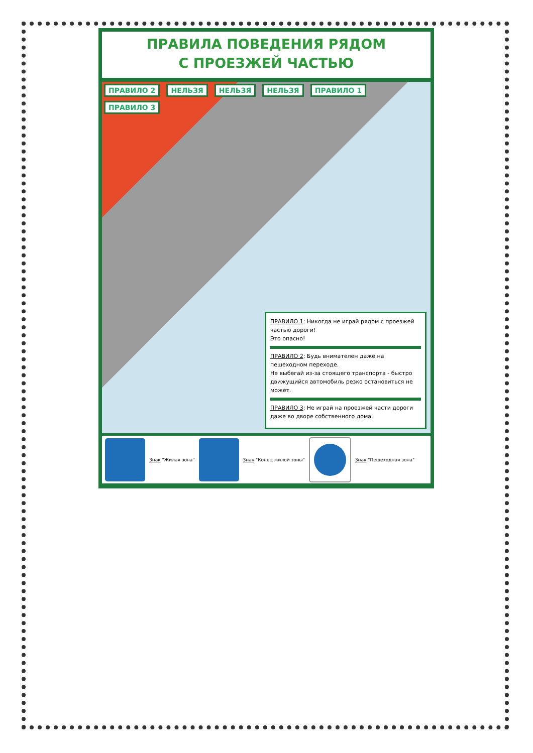ПРАВИЛА ПОВЕДЕНИЯ РЯДОМ
С ПРОЕЗЖЕЙ ЧАСТЬЮ
ПРАВИЛО 2 НЕЛЬЗЯ НЕЛЬЗЯ НЕЛЬЗЯ ПРАВИЛО 1 ПРАВИЛО 3
ПРАВИЛО 1: Никогда не играй рядом с проезжей частью дороги!
Это опасно!
ПРАВИЛО 2: Будь внимателен даже на пешеходном переходе.
Не выбегай из-за стоящего транспорта - быстро движущийся автомобиль резко остановиться не может.
ПРАВИЛО 3: Не играй на проезжей части дороги даже во дворе собственного дома.
Знак "Жилая зона" Знак "Конец жилой зоны" Знак "Пешеходная зона"